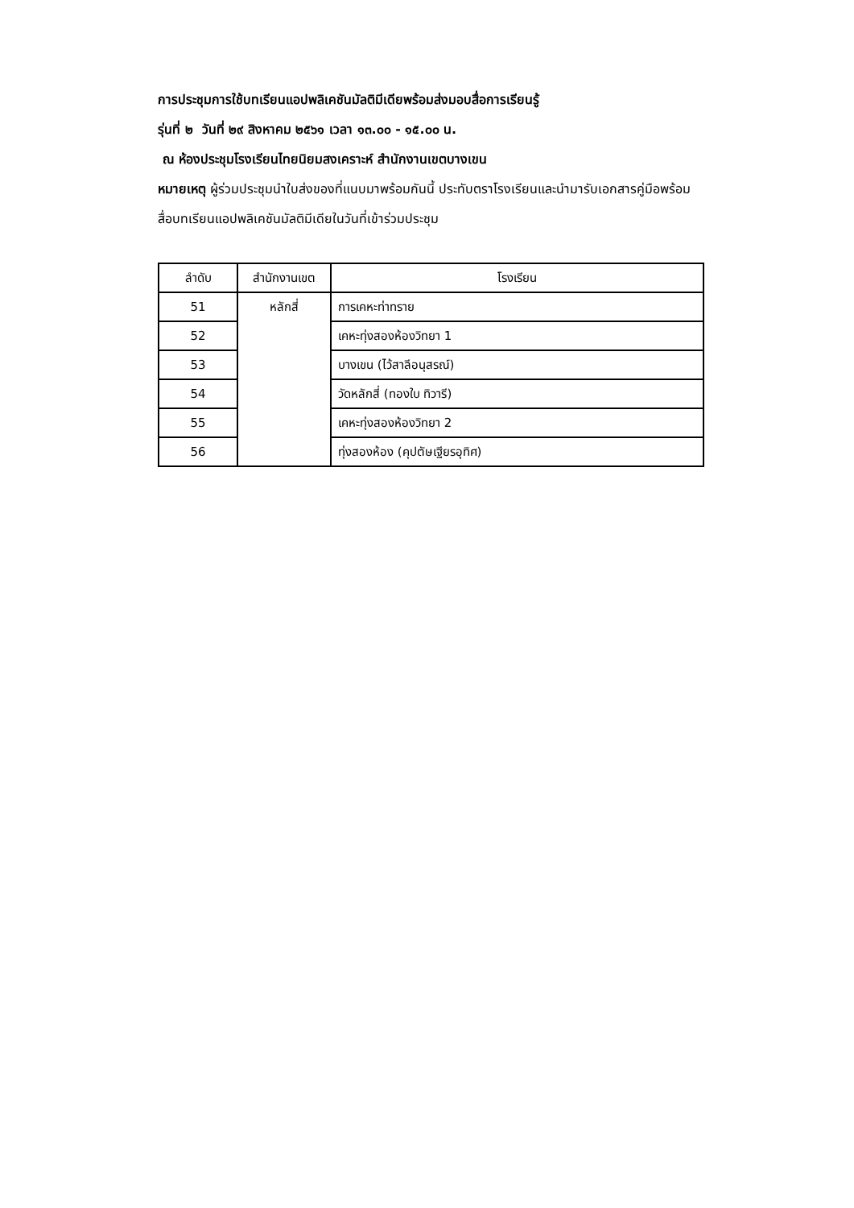การประชุมการใช้บทเรียนแอปพลิเคชันมัลติมีเดียพร้อมส่งมอบสื่อการเรียนรู้
รุ่นที่ ๒ วันที่ ๒๙ สิงหาคม ๒๕๖๑ เวลา ๑๓.๐๐ - ๑๕.๐๐ น.
ณ ห้องประชุมโรงเรียนไทยนิยมสงเคราะห์ สำนักงานเขตบางเขน
หมายเหตุ ผู้ร่วมประชุมนำใบส่งของที่แนบมาพร้อมกันนี้ ประทับตราโรงเรียนและนำมารับเอกสารคู่มือพร้อมสื่อบทเรียนแอปพลิเคชันมัลติมีเดียในวันที่เข้าร่วมประชุม
| ลำดับ | สำนักงานเขต | โรงเรียน |
| --- | --- | --- |
| 51 | หลักสี่ | การเคหะท่าทราย |
| 52 | | เคหะทุ่งสองห้องวิทยา 1 |
| 53 | | บางเขน (ไว้สาลีอนุสรณ์) |
| 54 | | วัดหลักสี่ (ทองใบ ทิวารี) |
| 55 | | เคหะทุ่งสองห้องวิทยา 2 |
| 56 | | ทุ่งสองห้อง (คุปตัษเฐียรอุทิศ) |